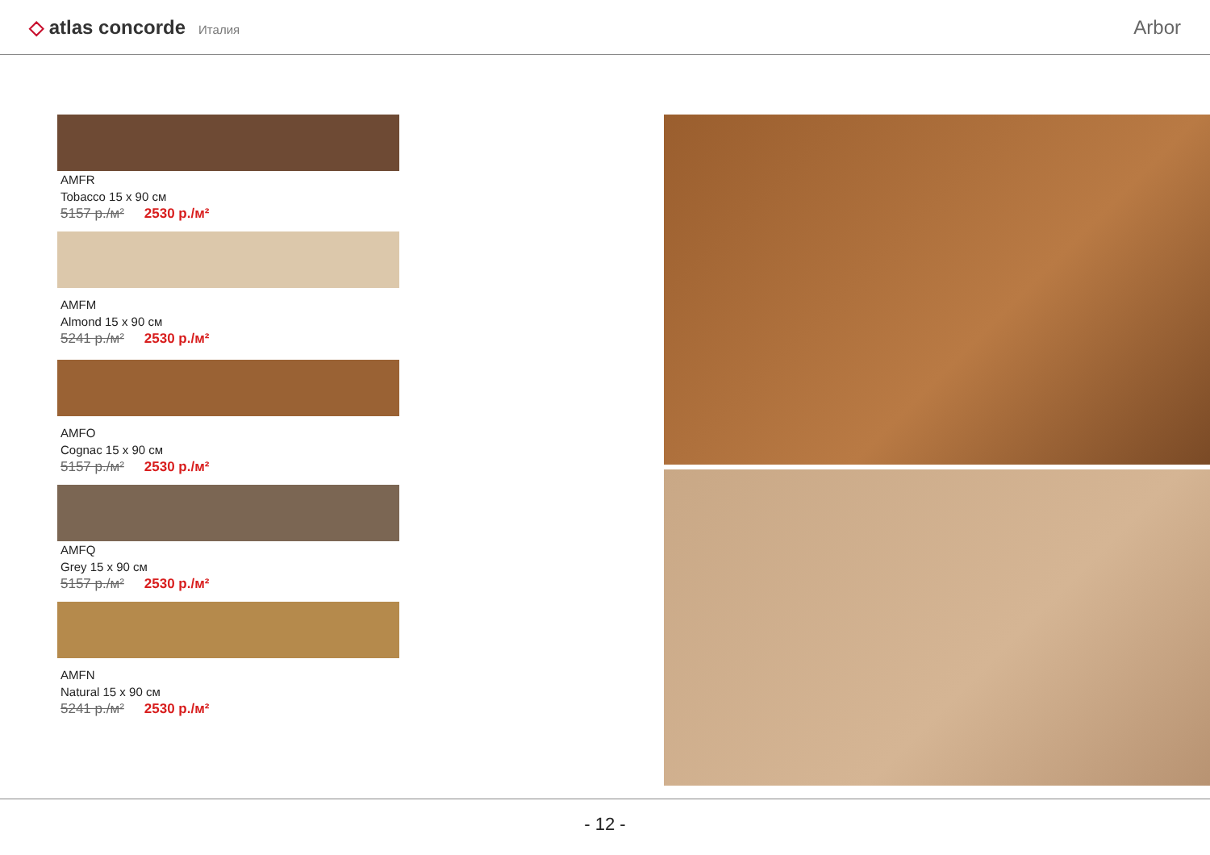◇ atlas concorde Италия
Arbor
AMFR
Tobacco 15 x 90 см
5157 р./м² 2530 р./м²
AMFM
Almond 15 x 90 см
5241 р./м² 2530 р./м²
AMFO
Cognac 15 x 90 см
5157 р./м² 2530 р./м²
AMFQ
Grey 15 x 90 см
5157 р./м² 2530 р./м²
AMFN
Natural 15 x 90 см
5241 р./м² 2530 р./м²
- 12 -